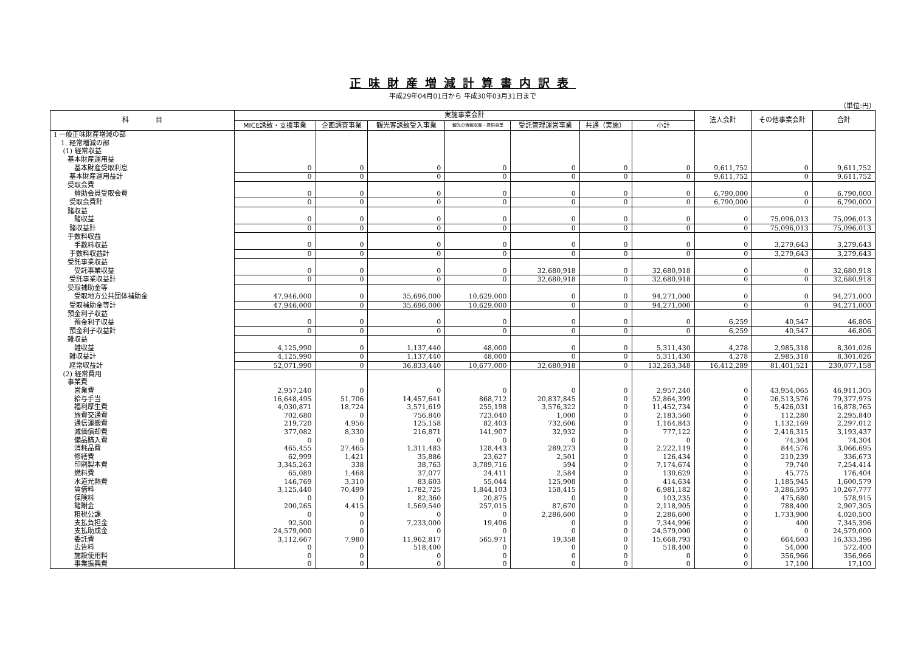正味財産増減計算書内訳表
平成29年04月01日から 平成30年03月31日まで
（単位:円）
| 科 目 | 実施事業会計 | | | | | | | 法人会計 | その他事業会計 | 合計 |
| --- | --- | --- | --- | --- | --- | --- | --- | --- | --- | --- |
| | MICE誘致・支援事業 | 企画調査事業 | 観光客誘致受入事業 | 観光の情報収集・提供事業 | 受託管理運営事業 | 共通（実施） | 小計 | | | |
| Ⅰ 一般正味財産増減の部 | | | | | | | | | | |
| 1. 経常増減の部 | | | | | | | | | | |
| (1) 経常収益 | | | | | | | | | | |
| 基本財産運用益 | | | | | | | | | | |
| 基本財産受取利息 | 0 | 0 | 0 | 0 | 0 | 0 | 0 | 9,611,752 | 0 | 9,611,752 |
| 基本財産運用益計 | 0 | 0 | 0 | 0 | 0 | 0 | 0 | 9,611,752 | 0 | 9,611,752 |
| 受取会費 | | | | | | | | | | |
| 賛助会員受取会費 | 0 | 0 | 0 | 0 | 0 | 0 | 0 | 6,790,000 | 0 | 6,790,000 |
| 受取会費計 | 0 | 0 | 0 | 0 | 0 | 0 | 0 | 6,790,000 | 0 | 6,790,000 |
| 諸収益 | | | | | | | | | | |
| 諸収益 | 0 | 0 | 0 | 0 | 0 | 0 | 0 | 0 | 75,096,013 | 75,096,013 |
| 諸収益計 | 0 | 0 | 0 | 0 | 0 | 0 | 0 | 0 | 75,096,013 | 75,096,013 |
| 手数料収益 | | | | | | | | | | |
| 手数料収益 | 0 | 0 | 0 | 0 | 0 | 0 | 0 | 0 | 3,279,643 | 3,279,643 |
| 手数料収益計 | 0 | 0 | 0 | 0 | 0 | 0 | 0 | 0 | 3,279,643 | 3,279,643 |
| 受託事業収益 | | | | | | | | | | |
| 受託事業収益 | 0 | 0 | 0 | 0 | 32,680,918 | 0 | 32,680,918 | 0 | 0 | 32,680,918 |
| 受託事業収益計 | 0 | 0 | 0 | 0 | 32,680,918 | 0 | 32,680,918 | 0 | 0 | 32,680,918 |
| 受取補助金等 | | | | | | | | | | |
| 受取地方公共団体補助金 | 47,946,000 | 0 | 35,696,000 | 10,629,000 | 0 | 0 | 94,271,000 | 0 | 0 | 94,271,000 |
| 受取補助金等計 | 47,946,000 | 0 | 35,696,000 | 10,629,000 | 0 | 0 | 94,271,000 | 0 | 0 | 94,271,000 |
| 預金利子収益 | | | | | | | | | | |
| 預金利子収益 | 0 | 0 | 0 | 0 | 0 | 0 | 0 | 6,259 | 40,547 | 46,806 |
| 預金利子収益計 | 0 | 0 | 0 | 0 | 0 | 0 | 0 | 6,259 | 40,547 | 46,806 |
| 雑収益 | | | | | | | | | | |
| 雑収益 | 4,125,990 | 0 | 1,137,440 | 48,000 | 0 | 0 | 5,311,430 | 4,278 | 2,985,318 | 8,301,026 |
| 雑収益計 | 4,125,990 | 0 | 1,137,440 | 48,000 | 0 | 0 | 5,311,430 | 4,278 | 2,985,318 | 8,301,026 |
| 経常収益計 | 52,071,990 | 0 | 36,833,440 | 10,677,000 | 32,680,918 | 0 | 132,263,348 | 16,412,289 | 81,401,521 | 230,077,158 |
| (2) 経常費用 | | | | | | | | | | |
| 事業費 | | | | | | | | | | |
| 営業費 | 2,957,240 | 0 | 0 | 0 | 0 | 0 | 2,957,240 | 0 | 43,954,065 | 46,911,305 |
| 給与手当 | 16,648,495 | 51,706 | 14,457,641 | 868,712 | 20,837,845 | 0 | 52,864,399 | 0 | 26,513,576 | 79,377,975 |
| 福利厚生費 | 4,030,871 | 18,724 | 3,571,619 | 255,198 | 3,576,322 | 0 | 11,452,734 | 0 | 5,426,031 | 16,878,765 |
| 旅費交通費 | 702,680 | 0 | 756,840 | 723,040 | 1,000 | 0 | 2,183,560 | 0 | 112,280 | 2,295,840 |
| 通信運搬費 | 219,720 | 4,956 | 125,158 | 82,403 | 732,606 | 0 | 1,164,843 | 0 | 1,132,169 | 2,297,012 |
| 減価償却費 | 377,082 | 8,330 | 216,871 | 141,907 | 32,932 | 0 | 777,122 | 0 | 2,416,315 | 3,193,437 |
| 備品購入費 | 0 | 0 | 0 | 0 | 0 | 0 | 0 | 0 | 74,304 | 74,304 |
| 消耗品費 | 465,455 | 27,465 | 1,311,483 | 128,443 | 289,273 | 0 | 2,222,119 | 0 | 844,576 | 3,066,695 |
| 修繕費 | 62,999 | 1,421 | 35,886 | 23,627 | 2,501 | 0 | 126,434 | 0 | 210,239 | 336,673 |
| 印刷製本費 | 3,345,263 | 338 | 38,763 | 3,789,716 | 594 | 0 | 7,174,674 | 0 | 79,740 | 7,254,414 |
| 燃料費 | 65,089 | 1,468 | 37,077 | 24,411 | 2,584 | 0 | 130,629 | 0 | 45,775 | 176,404 |
| 水道光熱費 | 146,769 | 3,310 | 83,603 | 55,044 | 125,908 | 0 | 414,634 | 0 | 1,185,945 | 1,600,579 |
| 賃借料 | 3,125,440 | 70,499 | 1,782,725 | 1,844,103 | 158,415 | 0 | 6,981,182 | 0 | 3,286,595 | 10,267,777 |
| 保険料 | 0 | 0 | 82,360 | 20,875 | 0 | 0 | 103,235 | 0 | 475,680 | 578,915 |
| 諸謝金 | 200,265 | 4,415 | 1,569,540 | 257,015 | 87,670 | 0 | 2,118,905 | 0 | 788,400 | 2,907,305 |
| 租税公課 | 0 | 0 | 0 | 0 | 2,286,600 | 0 | 2,286,600 | 0 | 1,733,900 | 4,020,500 |
| 支払負担金 | 92,500 | 0 | 7,233,000 | 19,496 | 0 | 0 | 7,344,996 | 0 | 400 | 7,345,396 |
| 支払助成金 | 24,579,000 | 0 | 0 | 0 | 0 | 0 | 24,579,000 | 0 | 0 | 24,579,000 |
| 委託費 | 3,112,667 | 7,980 | 11,962,817 | 565,971 | 19,358 | 0 | 15,668,793 | 0 | 664,603 | 16,333,396 |
| 広告料 | 0 | 0 | 518,400 | 0 | 0 | 0 | 518,400 | 0 | 54,000 | 572,400 |
| 施設使用料 | 0 | 0 | 0 | 0 | 0 | 0 | 0 | 0 | 356,966 | 356,966 |
| 事業振興費 | 0 | 0 | 0 | 0 | 0 | 0 | 0 | 0 | 17,100 | 17,100 |